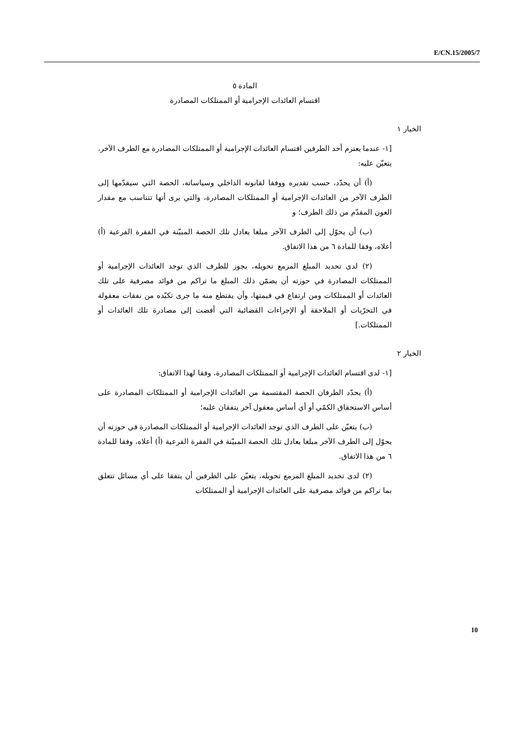E/CN.15/2005/7
المادة ٥
اقتسام العائدات الإجرامية أو الممتلكات المصادرة
الخيار ١
[١- عندما يعتزم أحد الطرفين اقتسام العائدات الإجرامية أو الممتلكات المصادرة مع الطرف الآخر، يتعيّن عليه:
(أ) أن يحدّد، حسب تقديره ووفقا لقانونه الداخلي وسياساته، الحصة التي سيقدّمها إلى الطرف الآخر من العائدات الإجرامية أو الممتلكات المصادرة، والتي يرى أنها تتناسب مع مقدار العون المقدّم من ذلك الطرف؛ و
(ب) أن يحوّل إلى الطرف الآخر مبلغا يعادل تلك الحصة المبيّنة في الفقرة الفرعية (أ) أعلاه، وفقا للمادة ٦ من هذا الاتفاق.
(٢) لدى تحديد المبلغ المزمع تحويله، يجوز للطرف الذي توجد العائدات الإجرامية أو الممتلكات المصادرة في حوزته أن يضمّن ذلك المبلغ ما تراكم من فوائد مصرفية على تلك العائدات أو الممتلكات ومن ارتفاع في قيمتها، وأن يقتطع منه ما جرى تكبّده من نفقات معقولة في التحرّيات أو الملاحقة أو الإجراءات القضائية التي أفضت إلى مصادرة تلك العائدات أو الممتلكات.]
الخيار ٢
[١- لدى اقتسام العائدات الإجرامية أو الممتلكات المصادرة، وفقا لهذا الاتفاق:
(أ) يحدّد الطرفان الحصة المقتسمة من العائدات الإجرامية أو الممتلكات المصادرة على أساس الاستحقاق الكمّي أو أي أساس معقول آخر يتفقان عليه؛
(ب) يتعيّن على الطرف الذي توجد العائدات الإجرامية أو الممتلكات المصادرة في حوزته أن يحوّل إلى الطرف الآخر مبلغا يعادل تلك الحصة المبيّنة في الفقرة الفرعية (أ) أعلاه، وفقا للمادة ٦ من هذا الاتفاق.
(٢) لدى تحديد المبلغ المزمع تحويله، يتعيّن على الطرفين أن يتفقا على أي مسائل تتعلق بما تراكم من فوائد مصرفية على العائدات الإجرامية أو الممتلكات
10